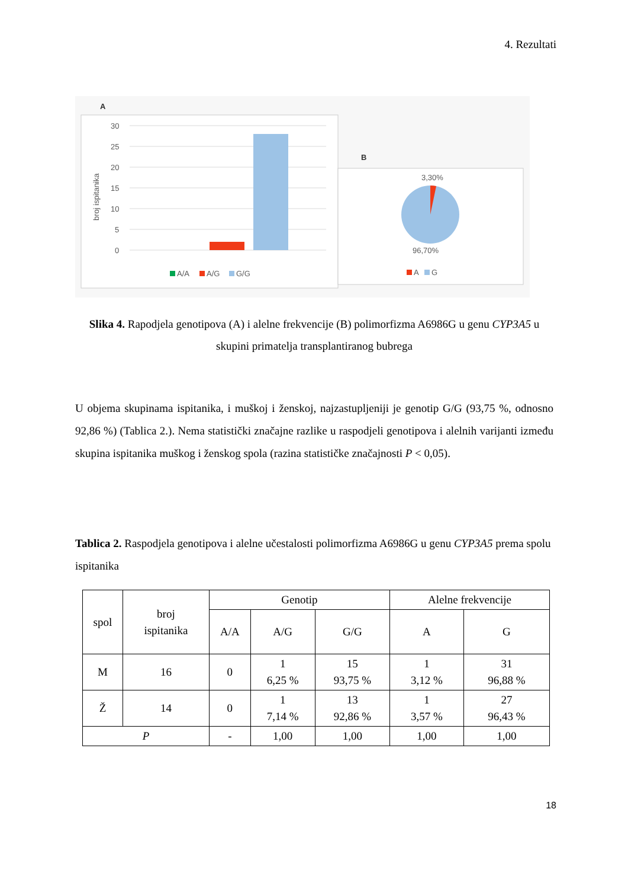4. Rezultati
A
30
25
20
15
10
5
0
broj ispitanika
A/A
A/G
G/G
B
3,30%
96,70%
A
G
Slika 4. Rapodjela genotipova (A) i alelne frekvencije (B) polimorfizma A6986G u genu CYP3A5 u skupini primatelja transplantiranog bubrega
U objema skupinama ispitanika, i muškoj i ženskoj, najzastupljeniji je genotip G/G (93,75 %, odnosno 92,86 %) (Tablica 2.). Nema statistički značajne razlike u raspodjeli genotipova i alelnih varijanti između skupina ispitanika muškog i ženskog spola (razina statističke značajnosti P < 0,05).
Tablica 2. Raspodjela genotipova i alelne učestalosti polimorfizma A6986G u genu CYP3A5 prema spolu ispitanika
| spol | broj ispitanika | Genotip | | | Alelne frekvencije | |
| --- | --- | --- | --- | --- | --- | --- |
| | | A/A | A/G | G/G | A | G |
| M | 16 | 0 | 1 6,25 % | 15 93,75 % | 1 3,12 % | 31 96,88 % |
| Ž | 14 | 0 | 1 7,14 % | 13 92,86 % | 1 3,57 % | 27 96,43 % |
| P | | - | 1,00 | 1,00 | 1,00 | 1,00 |
18